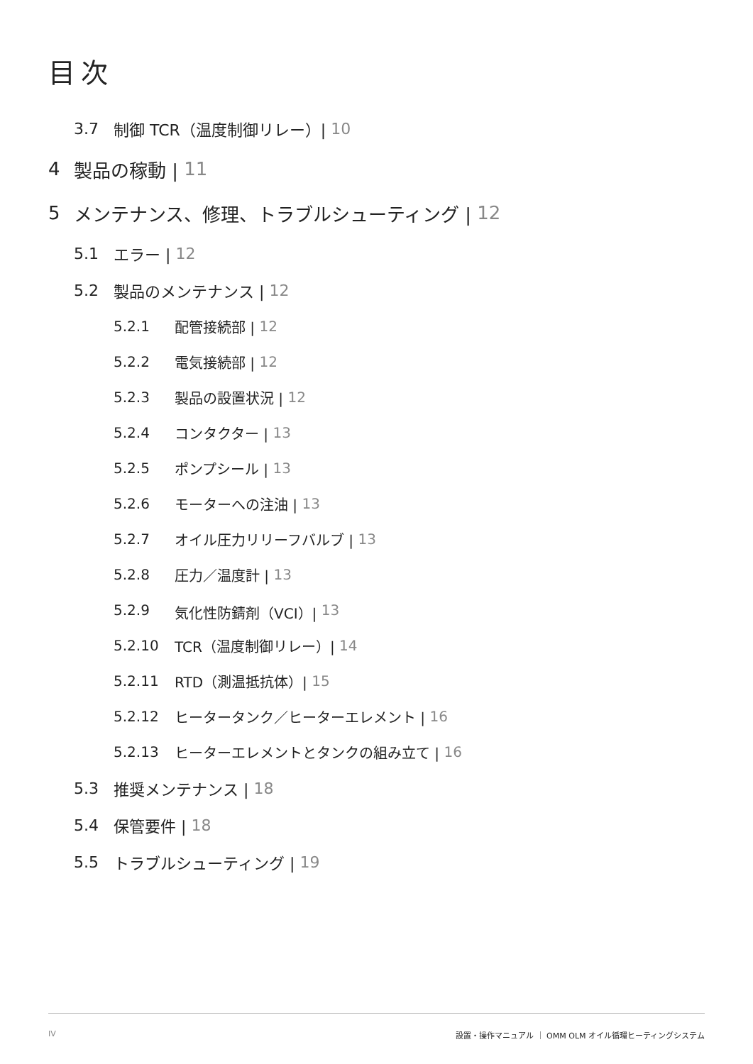目次
3.7 制御 TCR（温度制御リレー）| 10
4 製品の稼動 | 11
5 メンテナンス、修理、トラブルシューティング | 12
5.1 エラー | 12
5.2 製品のメンテナンス | 12
5.2.1 配管接続部 | 12
5.2.2 電気接続部 | 12
5.2.3 製品の設置状況 | 12
5.2.4 コンタクター | 13
5.2.5 ポンプシール | 13
5.2.6 モーターへの注油 | 13
5.2.7 オイル圧力リリーフバルブ | 13
5.2.8 圧力／温度計 | 13
5.2.9 気化性防錆剤（VCI）| 13
5.2.10 TCR（温度制御リレー）| 14
5.2.11 RTD（測温抵抗体）| 15
5.2.12 ヒータータンク／ヒーターエレメント | 16
5.2.13 ヒーターエレメントとタンクの組み立て | 16
5.3 推奨メンテナンス | 18
5.4 保管要件 | 18
5.5 トラブルシューティング | 19
IV 設置・操作マニュアル ｜ OMM OLM オイル循環ヒーティングシステム